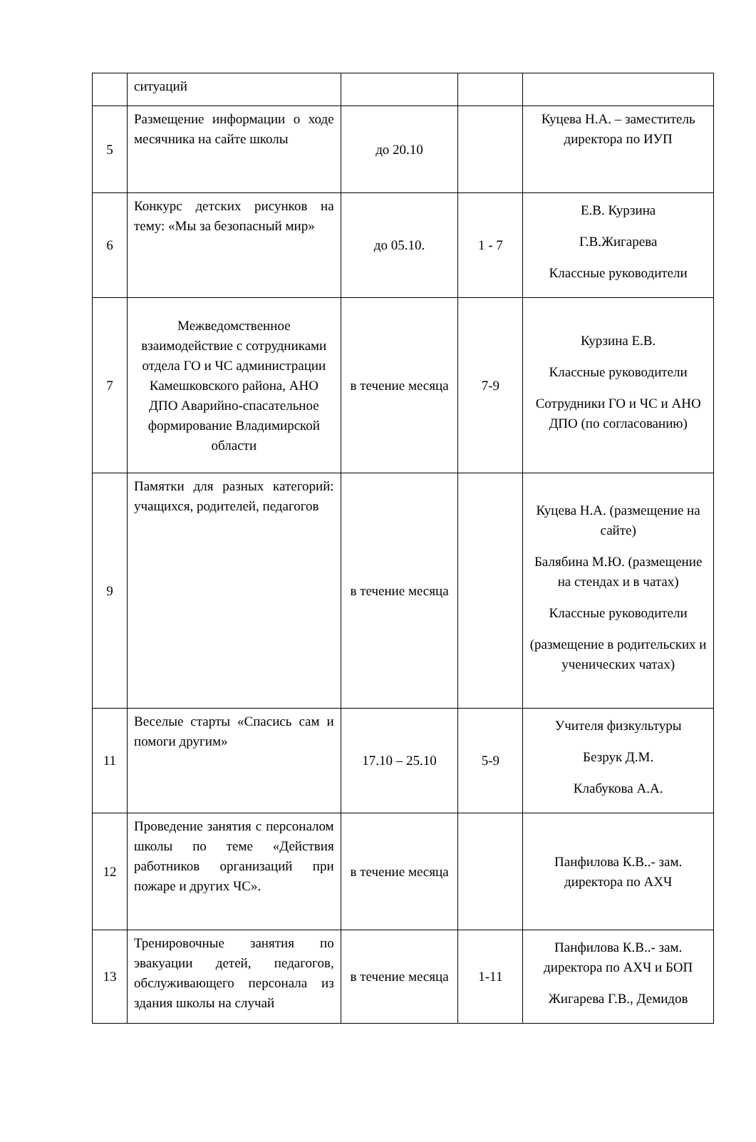| | ситуаций | | | |
| 5 | Размещение информации о ходе месячника на сайте школы | до 20.10 | | Куцева Н.А. – заместитель директора по ИУП |
| 6 | Конкурс детских рисунков на тему: «Мы за безопасный мир» | до 05.10. | 1 - 7 | Е.В. Курзина Г.В.Жигарева Классные руководители |
| 7 | Межведомственное взаимодействие с сотрудниками отдела ГО и ЧС администрации Камешковского района, АНО ДПО Аварийно-спасательное формирование Владимирской области | в течение месяца | 7-9 | Курзина Е.В. Классные руководители Сотрудники ГО и ЧС и АНО ДПО (по согласованию) |
| 9 | Памятки для разных категорий: учащихся, родителей, педагогов | в течение месяца | | Куцева Н.А. (размещение на сайте) Балябина М.Ю. (размещение на стендах и в чатах) Классные руководители (размещение в родительских и ученических чатах) |
| 11 | Веселые старты «Спасись сам и помоги другим» | 17.10 – 25.10 | 5-9 | Учителя физкультуры Безрук Д.М. Клабукова А.А. |
| 12 | Проведение занятия с персоналом школы по теме «Действия работников организаций при пожаре и других ЧС». | в течение месяца | | Панфилова К.В..- зам. директора по АХЧ |
| 13 | Тренировочные занятия по эвакуации детей, педагогов, обслуживающего персонала из здания школы на случай | в течение месяца | 1-11 | Панфилова К.В..- зам. директора по АХЧ и БОП Жигарева Г.В., Демидов |